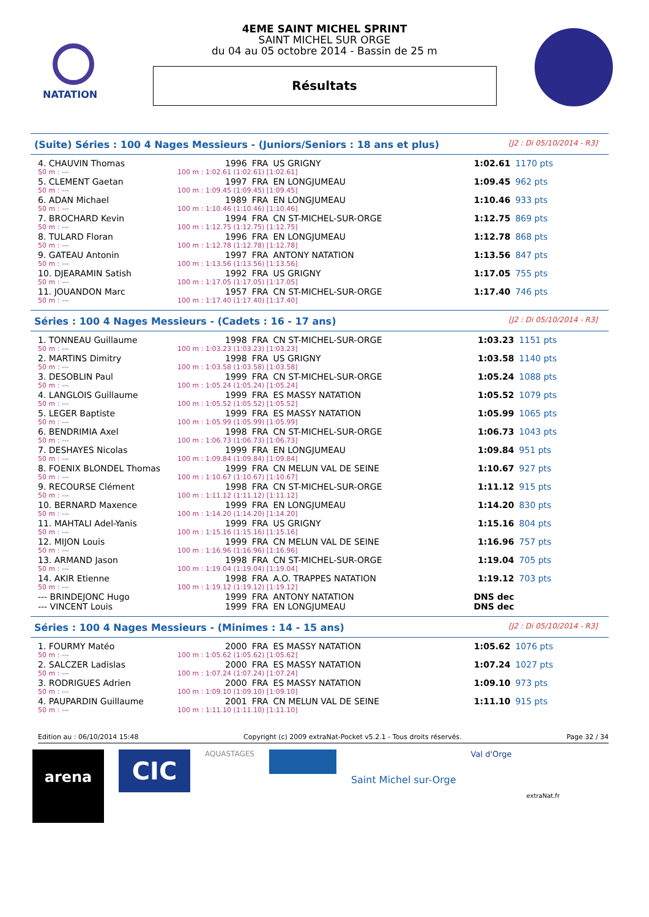NATATION
4EME SAINT MICHEL SPRINT
SAINT MICHEL SUR ORGE
du 04 au 05 octobre 2014 - Bassin de 25 m
Résultats
(Suite) Séries : 100 4 Nages Messieurs - (Juniors/Seniors : 18 ans et plus) [J2 : Di 05/10/2014 - R3]
| 4. CHAUVIN Thomas | | 1996 | FRA | US GRIGNY | 1:02.61 | 1170 pts |
| 50 m : --- | 100 m : 1:02.61 (1:02.61) [1:02.61] | | | | | |
| 5. CLEMENT Gaetan | | 1997 | FRA | EN LONGJUMEAU | 1:09.45 | 962 pts |
| 50 m : --- | 100 m : 1:09.45 (1:09.45) [1:09.45] | | | | | |
| 6. ADAN Michael | | 1989 | FRA | EN LONGJUMEAU | 1:10.46 | 933 pts |
| 50 m : --- | 100 m : 1:10.46 (1:10.46) [1:10.46] | | | | | |
| 7. BROCHARD Kevin | | 1994 | FRA | CN ST-MICHEL-SUR-ORGE | 1:12.75 | 869 pts |
| 50 m : --- | 100 m : 1:12.75 (1:12.75) [1:12.75] | | | | | |
| 8. TULARD Floran | | 1996 | FRA | EN LONGJUMEAU | 1:12.78 | 868 pts |
| 50 m : --- | 100 m : 1:12.78 (1:12.78) [1:12.78] | | | | | |
| 9. GATEAU Antonin | | 1997 | FRA | ANTONY NATATION | 1:13.56 | 847 pts |
| 50 m : --- | 100 m : 1:13.56 (1:13.56) [1:13.56] | | | | | |
| 10. DJEARAMIN Satish | | 1992 | FRA | US GRIGNY | 1:17.05 | 755 pts |
| 50 m : --- | 100 m : 1:17.05 (1:17.05) [1:17.05] | | | | | |
| 11. JOUANDON Marc | | 1957 | FRA | CN ST-MICHEL-SUR-ORGE | 1:17.40 | 746 pts |
| 50 m : --- | 100 m : 1:17.40 (1:17.40) [1:17.40] | | | | | |
Séries : 100 4 Nages Messieurs - (Cadets : 16 - 17 ans) [J2 : Di 05/10/2014 - R3]
| 1. TONNEAU Guillaume | | 1998 | FRA | CN ST-MICHEL-SUR-ORGE | 1:03.23 | 1151 pts |
| 50 m : --- | 100 m : 1:03.23 (1:03.23) [1:03.23] | | | | | |
| 2. MARTINS Dimitry | | 1998 | FRA | US GRIGNY | 1:03.58 | 1140 pts |
| 50 m : --- | 100 m : 1:03.58 (1:03.58) [1:03.58] | | | | | |
| 3. DESOBLIN Paul | | 1999 | FRA | CN ST-MICHEL-SUR-ORGE | 1:05.24 | 1088 pts |
| 50 m : --- | 100 m : 1:05.24 (1:05.24) [1:05.24] | | | | | |
| 4. LANGLOIS Guillaume | | 1999 | FRA | ES MASSY NATATION | 1:05.52 | 1079 pts |
| 50 m : --- | 100 m : 1:05.52 (1:05.52) [1:05.52] | | | | | |
| 5. LEGER Baptiste | | 1999 | FRA | ES MASSY NATATION | 1:05.99 | 1065 pts |
| 50 m : --- | 100 m : 1:05.99 (1:05.99) [1:05.99] | | | | | |
| 6. BENDRIMIA Axel | | 1998 | FRA | CN ST-MICHEL-SUR-ORGE | 1:06.73 | 1043 pts |
| 50 m : --- | 100 m : 1:06.73 (1:06.73) [1:06.73] | | | | | |
| 7. DESHAYES Nicolas | | 1999 | FRA | EN LONGJUMEAU | 1:09.84 | 951 pts |
| 50 m : --- | 100 m : 1:09.84 (1:09.84) [1:09.84] | | | | | |
| 8. FOENIX BLONDEL Thomas | | 1999 | FRA | CN MELUN VAL DE SEINE | 1:10.67 | 927 pts |
| 50 m : --- | 100 m : 1:10.67 (1:10.67) [1:10.67] | | | | | |
| 9. RECOURSE Clément | | 1998 | FRA | CN ST-MICHEL-SUR-ORGE | 1:11.12 | 915 pts |
| 50 m : --- | 100 m : 1:11.12 (1:11.12) [1:11.12] | | | | | |
| 10. BERNARD Maxence | | 1999 | FRA | EN LONGJUMEAU | 1:14.20 | 830 pts |
| 50 m : --- | 100 m : 1:14.20 (1:14.20) [1:14.20] | | | | | |
| 11. MAHTALI Adel-Yanis | | 1999 | FRA | US GRIGNY | 1:15.16 | 804 pts |
| 50 m : --- | 100 m : 1:15.16 (1:15.16) [1:15.16] | | | | | |
| 12. MIJON Louis | | 1999 | FRA | CN MELUN VAL DE SEINE | 1:16.96 | 757 pts |
| 50 m : --- | 100 m : 1:16.96 (1:16.96) [1:16.96] | | | | | |
| 13. ARMAND Jason | | 1998 | FRA | CN ST-MICHEL-SUR-ORGE | 1:19.04 | 705 pts |
| 50 m : --- | 100 m : 1:19.04 (1:19.04) [1:19.04] | | | | | |
| 14. AKIR Etienne | | 1998 | FRA | A.O. TRAPPES NATATION | 1:19.12 | 703 pts |
| 50 m : --- | 100 m : 1:19.12 (1:19.12) [1:19.12] | | | | | |
| --- BRINDEJONC Hugo | | 1999 | FRA | ANTONY NATATION | DNS dec | |
| --- VINCENT Louis | | 1999 | FRA | EN LONGJUMEAU | DNS dec | |
Séries : 100 4 Nages Messieurs - (Minimes : 14 - 15 ans) [J2 : Di 05/10/2014 - R3]
| 1. FOURMY Matéo | | 2000 | FRA | ES MASSY NATATION | 1:05.62 | 1076 pts |
| 50 m : --- | 100 m : 1:05.62 (1:05.62) [1:05.62] | | | | | |
| 2. SALCZER Ladislas | | 2000 | FRA | ES MASSY NATATION | 1:07.24 | 1027 pts |
| 50 m : --- | 100 m : 1:07.24 (1:07.24) [1:07.24] | | | | | |
| 3. RODRIGUES Adrien | | 2000 | FRA | ES MASSY NATATION | 1:09.10 | 973 pts |
| 50 m : --- | 100 m : 1:09.10 (1:09.10) [1:09.10] | | | | | |
| 4. PAUPARDIN Guillaume | | 2001 | FRA | CN MELUN VAL DE SEINE | 1:11.10 | 915 pts |
| 50 m : --- | 100 m : 1:11.10 (1:11.10) [1:11.10] | | | | | |
Edition au : 06/10/2014 15:48 Copyright (c) 2009 extraNat-Pocket v5.2.1 - Tous droits réservés. Page 32 / 34
arena
CIC
AQUASTAGES
Saint Michel sur-Orge
Val d'Orge
extraNat.fr